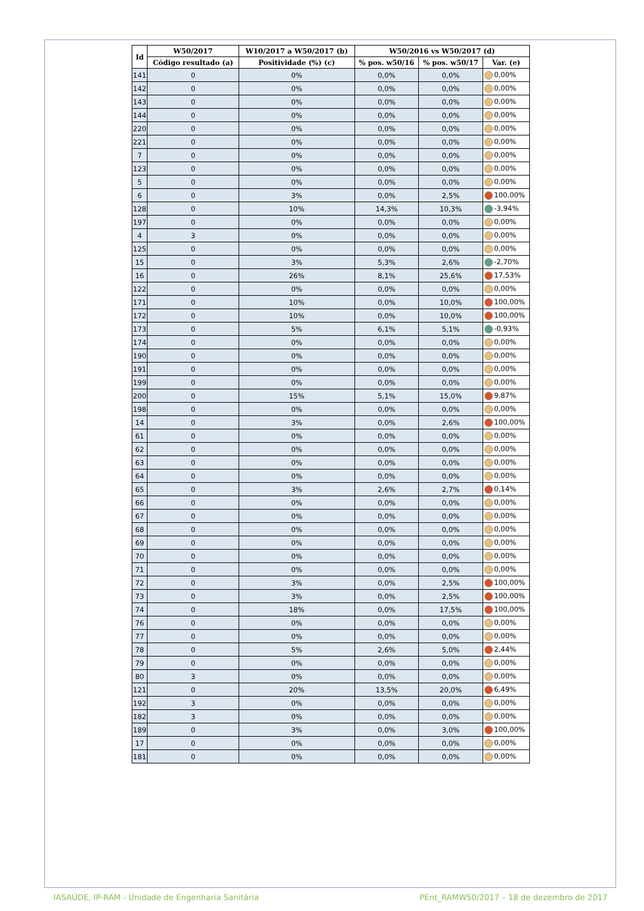| Id | W50/2017 | W10/2017 a W50/2017 (b) | W50/2016 vs W50/2017 (d) | | |
| --- | --- | --- | --- | --- | --- |
| | Código resultado (a) | Positividade (%) (c) | % pos. w50/16 | % pos. w50/17 | Var. (e) |
| 141 | 0 | 0% | 0,0% | 0,0% | 0,00% |
| 142 | 0 | 0% | 0,0% | 0,0% | 0,00% |
| 143 | 0 | 0% | 0,0% | 0,0% | 0,00% |
| 144 | 0 | 0% | 0,0% | 0,0% | 0,00% |
| 220 | 0 | 0% | 0,0% | 0,0% | 0,00% |
| 221 | 0 | 0% | 0,0% | 0,0% | 0,00% |
| 7 | 0 | 0% | 0,0% | 0,0% | 0,00% |
| 123 | 0 | 0% | 0,0% | 0,0% | 0,00% |
| 5 | 0 | 0% | 0,0% | 0,0% | 0,00% |
| 6 | 0 | 3% | 0,0% | 2,5% | 100,00% |
| 128 | 0 | 10% | 14,3% | 10,3% | -3,94% |
| 197 | 0 | 0% | 0,0% | 0,0% | 0,00% |
| 4 | 3 | 0% | 0,0% | 0,0% | 0,00% |
| 125 | 0 | 0% | 0,0% | 0,0% | 0,00% |
| 15 | 0 | 3% | 5,3% | 2,6% | -2,70% |
| 16 | 0 | 26% | 8,1% | 25,6% | 17,53% |
| 122 | 0 | 0% | 0,0% | 0,0% | 0,00% |
| 171 | 0 | 10% | 0,0% | 10,0% | 100,00% |
| 172 | 0 | 10% | 0,0% | 10,0% | 100,00% |
| 173 | 0 | 5% | 6,1% | 5,1% | -0,93% |
| 174 | 0 | 0% | 0,0% | 0,0% | 0,00% |
| 190 | 0 | 0% | 0,0% | 0,0% | 0,00% |
| 191 | 0 | 0% | 0,0% | 0,0% | 0,00% |
| 199 | 0 | 0% | 0,0% | 0,0% | 0,00% |
| 200 | 0 | 15% | 5,1% | 15,0% | 9,87% |
| 198 | 0 | 0% | 0,0% | 0,0% | 0,00% |
| 14 | 0 | 3% | 0,0% | 2,6% | 100,00% |
| 61 | 0 | 0% | 0,0% | 0,0% | 0,00% |
| 62 | 0 | 0% | 0,0% | 0,0% | 0,00% |
| 63 | 0 | 0% | 0,0% | 0,0% | 0,00% |
| 64 | 0 | 0% | 0,0% | 0,0% | 0,00% |
| 65 | 0 | 3% | 2,6% | 2,7% | 0,14% |
| 66 | 0 | 0% | 0,0% | 0,0% | 0,00% |
| 67 | 0 | 0% | 0,0% | 0,0% | 0,00% |
| 68 | 0 | 0% | 0,0% | 0,0% | 0,00% |
| 69 | 0 | 0% | 0,0% | 0,0% | 0,00% |
| 70 | 0 | 0% | 0,0% | 0,0% | 0,00% |
| 71 | 0 | 0% | 0,0% | 0,0% | 0,00% |
| 72 | 0 | 3% | 0,0% | 2,5% | 100,00% |
| 73 | 0 | 3% | 0,0% | 2,5% | 100,00% |
| 74 | 0 | 18% | 0,0% | 17,5% | 100,00% |
| 76 | 0 | 0% | 0,0% | 0,0% | 0,00% |
| 77 | 0 | 0% | 0,0% | 0,0% | 0,00% |
| 78 | 0 | 5% | 2,6% | 5,0% | 2,44% |
| 79 | 0 | 0% | 0,0% | 0,0% | 0,00% |
| 80 | 3 | 0% | 0,0% | 0,0% | 0,00% |
| 121 | 0 | 20% | 13,5% | 20,0% | 6,49% |
| 192 | 3 | 0% | 0,0% | 0,0% | 0,00% |
| 182 | 3 | 0% | 0,0% | 0,0% | 0,00% |
| 189 | 0 | 3% | 0,0% | 3,0% | 100,00% |
| 17 | 0 | 0% | 0,0% | 0,0% | 0,00% |
| 181 | 0 | 0% | 0,0% | 0,0% | 0,00% |
IASAÚDE, IP-RAM - Unidade de Engenharia Sanitária
PEnt_RAMW50/2017 – 18 de dezembro de 2017